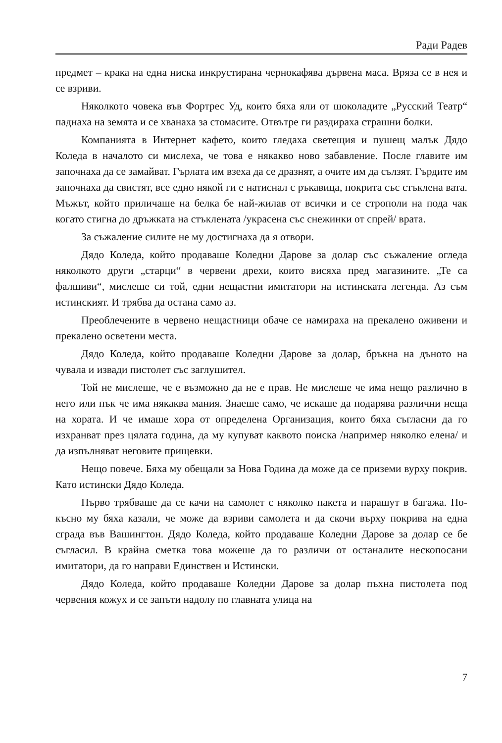Ради Радев
предмет – крака на една ниска инкрустирана чернокафява дървена маса. Вряза се в нея и се взриви.
Няколкото човека във Фортрес Уд, които бяха яли от шоколадите „Русский Театр“ паднаха на земята и се хванаха за стомасите. Отвътре ги раздираха страшни болки.
Компанията в Интернет кафето, които гледаха светещия и пушещ малък Дядо Коледа в началото си мислеха, че това е някакво ново забавление. После главите им започнаха да се замайват. Гърлата им взеха да се дразнят, а очите им да сълзят. Гърдите им започнаха да свистят, все едно някой ги е натиснал с ръкавица, покрита със стъклена вата. Мъжът, който приличаше на белка бе най-жилав от всички и се строполи на пода чак когато стигна до дръжката на стъклената /украсена със снежинки от спрей/ врата.
За съжаление силите не му достигнаха да я отвори.
Дядо Коледа, който продаваше Коледни Дарове за долар със съжаление огледа няколкото други „старци“ в червени дрехи, които висяха пред магазините. „Те са фалшиви“, мислеше си той, едни нещастни имитатори на истинската легенда. Аз съм истинският. И трябва да остана само аз.
Преоблечените в червено нещастници обаче се намираха на прекалено оживени и прекалено осветени места.
Дядо Коледа, който продаваше Коледни Дарове за долар, бръкна на дъното на чувала и извади пистолет със заглушител.
Той не мислеше, че е възможно да не е прав. Не мислеше че има нещо различно в него или пък че има някаква мания. Знаеше само, че искаше да подарява различни неща на хората. И че имаше хора от определена Организация, които бяха съгласни да го изхранват през цялата година, да му купуват каквото поиска /например няколко елена/ и да изпълняват неговите прищевки.
Нещо повече. Бяха му обещали за Нова Година да може да се приземи вурху покрив. Като истински Дядо Коледа.
Първо трябваше да се качи на самолет с няколко пакета и парашут в багажа. По-късно му бяха казали, че може да взриви самолета и да скочи върху покрива на една сграда във Вашингтон. Дядо Коледа, който продаваше Коледни Дарове за долар се бе съгласил. В крайна сметка това можеше да го различи от останалите нескопосани имитатори, да го направи Единствен и Истински.
Дядо Коледа, който продаваше Коледни Дарове за долар пъхна пистолета под червения кожух и се запъти надолу по главната улица на
7